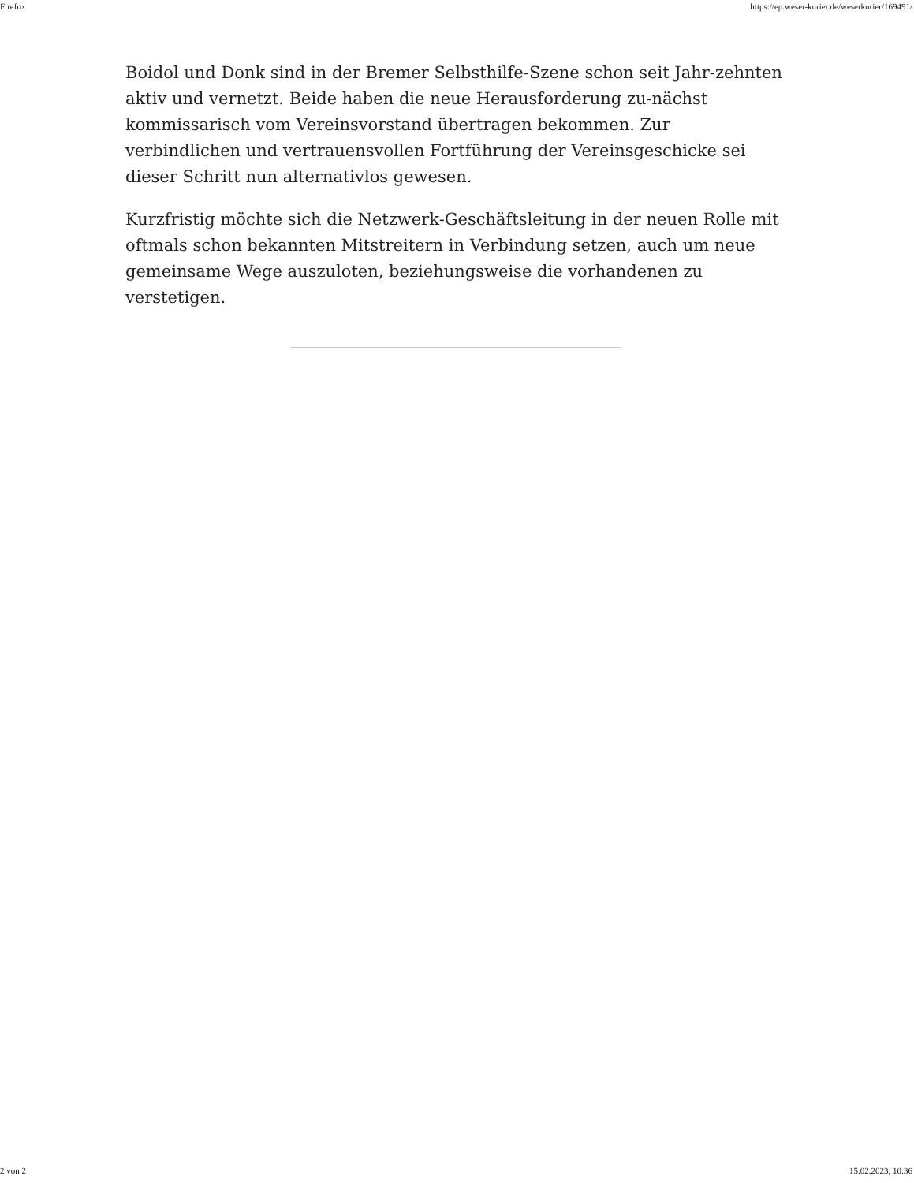Firefox https://ep.weser-kurier.de/weserkurier/169491/
Boidol und Donk sind in der Bremer Selbsthilfe-Szene schon seit Jahr-zehnten aktiv und vernetzt. Beide haben die neue Herausforderung zu-nächst kommissarisch vom Vereinsvorstand übertragen bekommen. Zur verbindlichen und vertrauensvollen Fortführung der Vereinsgeschicke sei dieser Schritt nun alternativlos gewesen.
Kurzfristig möchte sich die Netzwerk-Geschäftsleitung in der neuen Rolle mit oftmals schon bekannten Mitstreitern in Verbindung setzen, auch um neue gemeinsame Wege auszuloten, beziehungsweise die vorhandenen zu verstetigen.
2 von 2 15.02.2023, 10:36